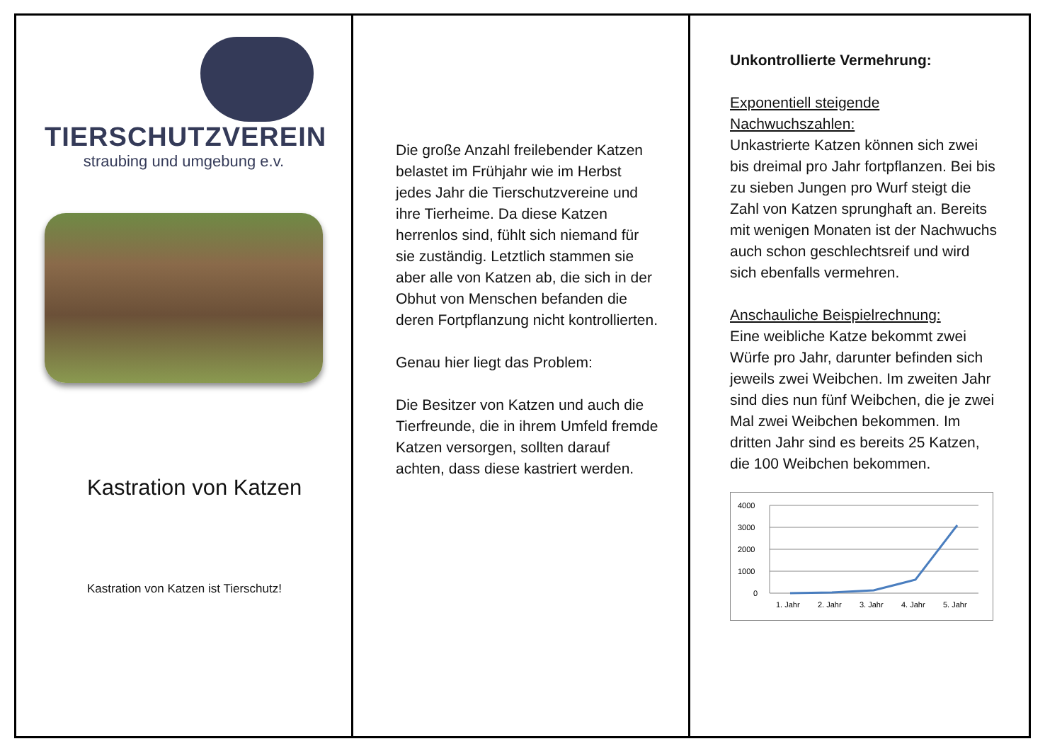TIERSCHUTZVEREIN
straubing und umgebung e.v.
Kastration von Katzen
Kastration von Katzen ist Tierschutz!
Die große Anzahl freilebender Katzen belastet im Frühjahr wie im Herbst jedes Jahr die Tierschutzvereine und ihre Tierheime. Da diese Katzen herrenlos sind, fühlt sich niemand für sie zuständig. Letztlich stammen sie aber alle von Katzen ab, die sich in der Obhut von Menschen befanden die deren Fortpflanzung nicht kontrollierten.
Genau hier liegt das Problem:
Die Besitzer von Katzen und auch die Tierfreunde, die in ihrem Umfeld fremde Katzen versorgen, sollten darauf achten, dass diese kastriert werden.
Unkontrollierte Vermehrung:
Exponentiell steigende Nachwuchszahlen:
Unkastrierte Katzen können sich zwei bis dreimal pro Jahr fortpflanzen. Bei bis zu sieben Jungen pro Wurf steigt die Zahl von Katzen sprunghaft an. Bereits mit wenigen Monaten ist der Nachwuchs auch schon geschlechtsreif und wird sich ebenfalls vermehren.
Anschauliche Beispielrechnung:
Eine weibliche Katze bekommt zwei Würfe pro Jahr, darunter befinden sich jeweils zwei Weibchen. Im zweiten Jahr sind dies nun fünf Weibchen, die je zwei Mal zwei Weibchen bekommen. Im dritten Jahr sind es bereits 25 Katzen, die 100 Weibchen bekommen.
4000
3000
2000
1000
0
1. Jahr
2. Jahr
3. Jahr
4. Jahr
5. Jahr